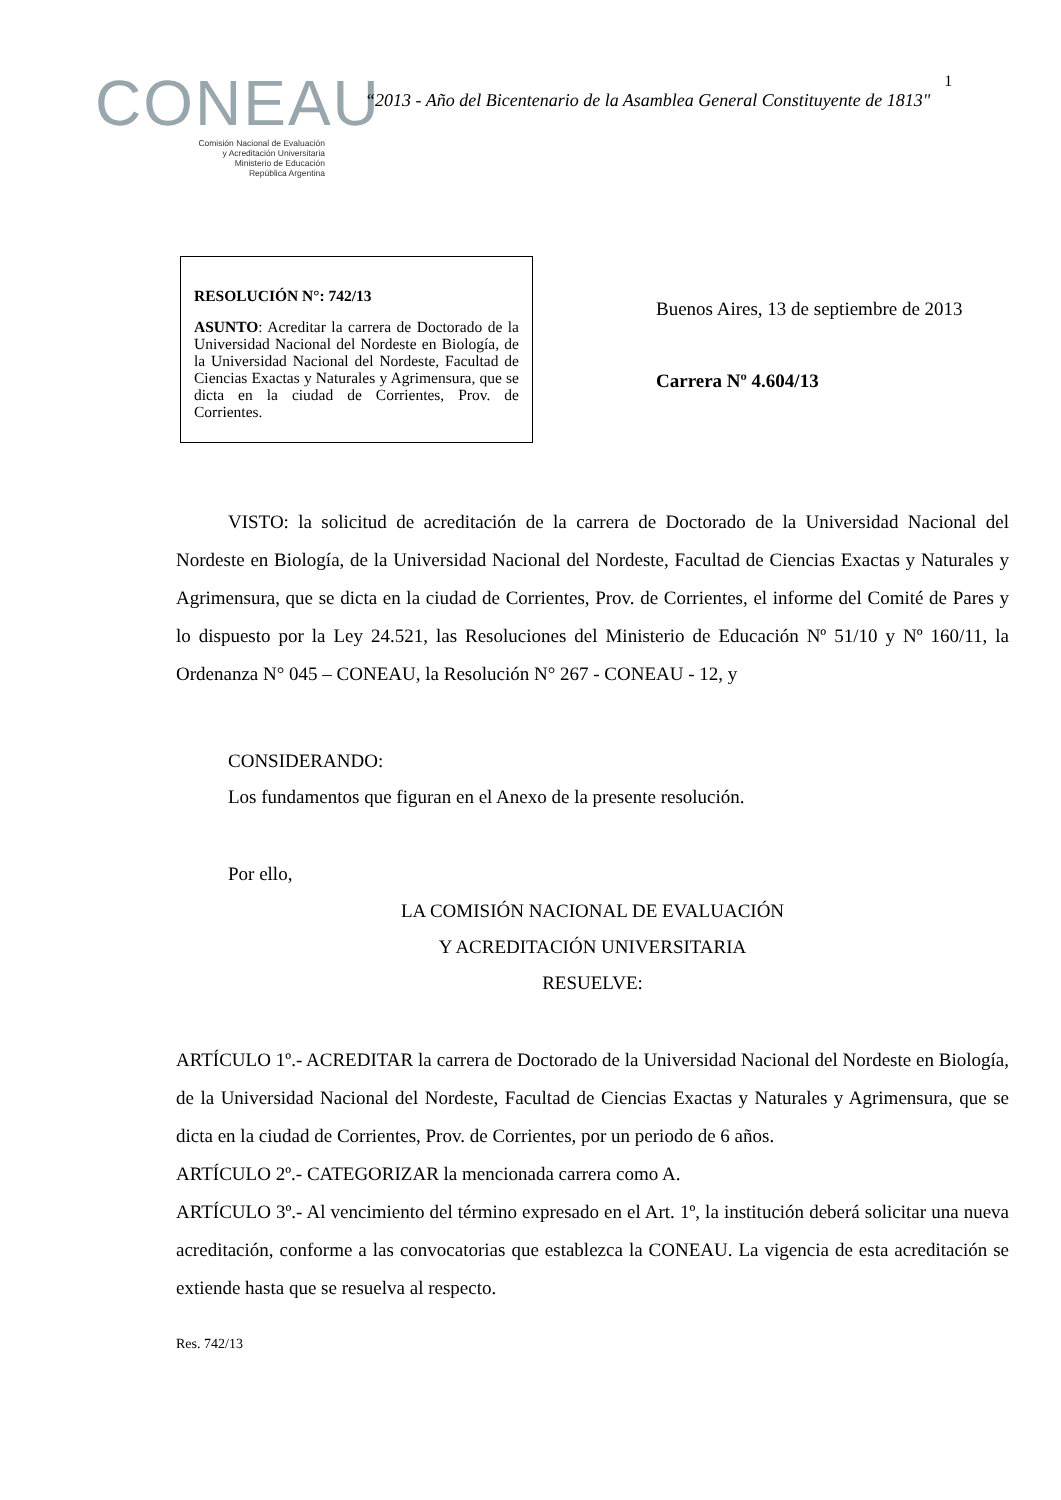CONEAU
Comisión Nacional de Evaluación
y Acreditación Universitaria
Ministerio de Educación
República Argentina
“2013 - Año del Bicentenario de la Asamblea General Constituyente de 1813"
1
RESOLUCIÓN N°: 742/13
ASUNTO: Acreditar la carrera de Doctorado de la Universidad Nacional del Nordeste en Biología, de la Universidad Nacional del Nordeste, Facultad de Ciencias Exactas y Naturales y Agrimensura, que se dicta en la ciudad de Corrientes, Prov. de Corrientes.
Buenos Aires, 13 de septiembre de 2013
Carrera Nº 4.604/13
VISTO: la solicitud de acreditación de la carrera de Doctorado de la Universidad Nacional del Nordeste en Biología, de la Universidad Nacional del Nordeste, Facultad de Ciencias Exactas y Naturales y Agrimensura, que se dicta en la ciudad de Corrientes, Prov. de Corrientes, el informe del Comité de Pares y lo dispuesto por la Ley 24.521, las Resoluciones del Ministerio de Educación Nº 51/10 y Nº 160/11, la Ordenanza N° 045 – CONEAU, la Resolución N° 267 - CONEAU - 12, y
CONSIDERANDO:
Los fundamentos que figuran en el Anexo de la presente resolución.
Por ello,
LA COMISIÓN NACIONAL DE EVALUACIÓN
Y ACREDITACIÓN UNIVERSITARIA
RESUELVE:
ARTÍCULO 1º.- ACREDITAR la carrera de Doctorado de la Universidad Nacional del Nordeste en Biología, de la Universidad Nacional del Nordeste, Facultad de Ciencias Exactas y Naturales y Agrimensura, que se dicta en la ciudad de Corrientes, Prov. de Corrientes, por un periodo de 6 años.
ARTÍCULO 2º.- CATEGORIZAR la mencionada carrera como A.
ARTÍCULO 3º.- Al vencimiento del término expresado en el Art. 1º, la institución deberá solicitar una nueva acreditación, conforme a las convocatorias que establezca la CONEAU. La vigencia de esta acreditación se extiende hasta que se resuelva al respecto.
Res. 742/13